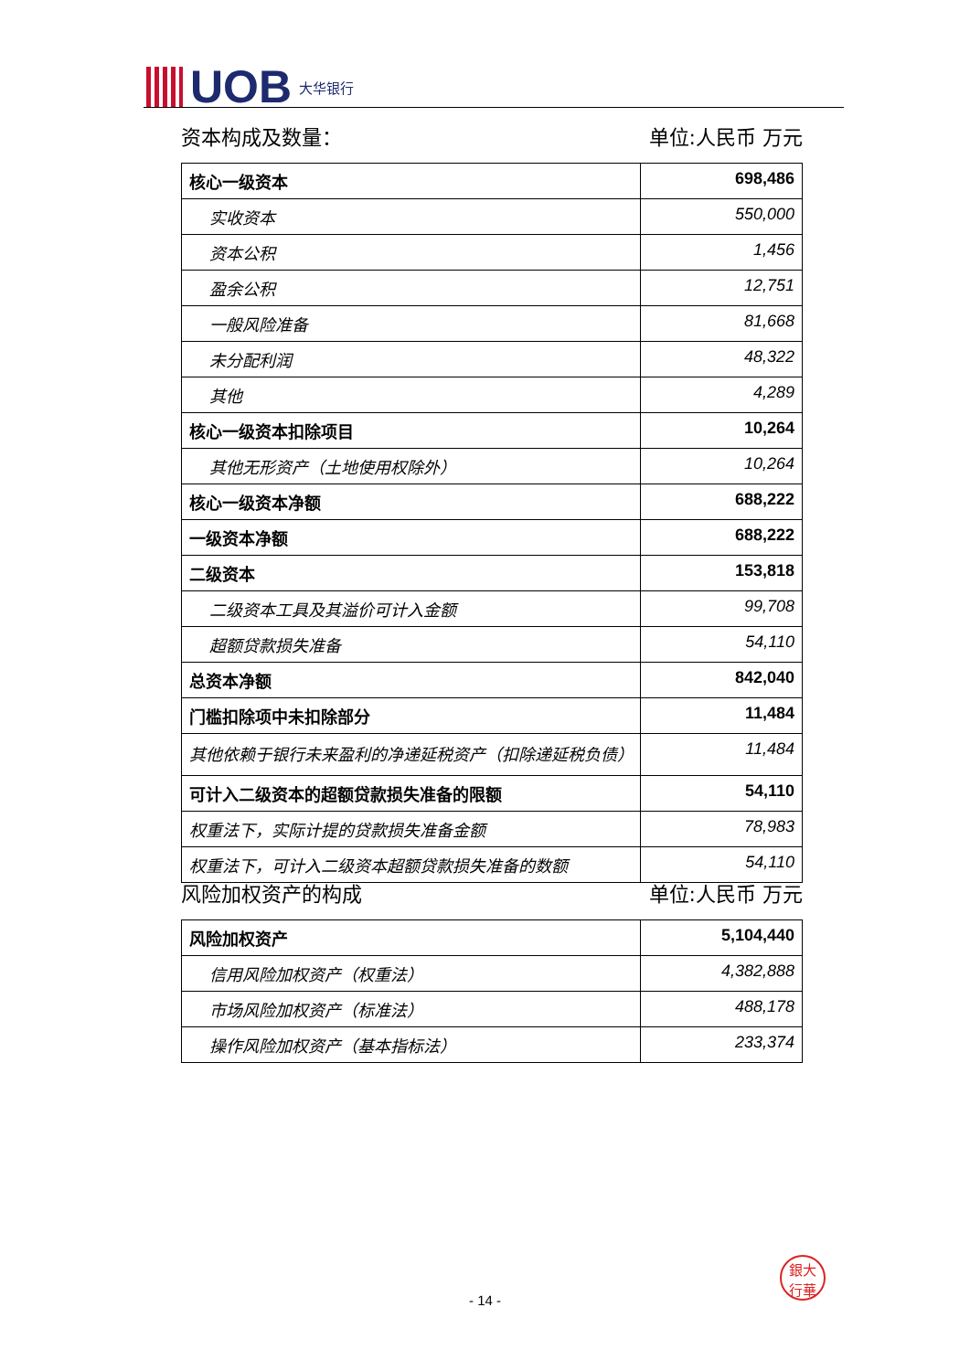UOB 大华银行
资本构成及数量： 单位:人民币 万元
| 核心一级资本 | 698,486 |
| 实收资本 | 550,000 |
| 资本公积 | 1,456 |
| 盈余公积 | 12,751 |
| 一般风险准备 | 81,668 |
| 未分配利润 | 48,322 |
| 其他 | 4,289 |
| 核心一级资本扣除项目 | 10,264 |
| 其他无形资产（土地使用权除外） | 10,264 |
| 核心一级资本净额 | 688,222 |
| 一级资本净额 | 688,222 |
| 二级资本 | 153,818 |
| 二级资本工具及其溢价可计入金额 | 99,708 |
| 超额贷款损失准备 | 54,110 |
| 总资本净额 | 842,040 |
| 门槛扣除项中未扣除部分 | 11,484 |
| 其他依赖于银行未来盈利的净递延税资产（扣除递延税负债） | 11,484 |
| 可计入二级资本的超额贷款损失准备的限额 | 54,110 |
| 权重法下，实际计提的贷款损失准备金额 | 78,983 |
| 权重法下，可计入二级资本超额贷款损失准备的数额 | 54,110 |
风险加权资产的构成 单位:人民币 万元
| 风险加权资产 | 5,104,440 |
| 信用风险加权资产（权重法） | 4,382,888 |
| 市场风险加权资产（标准法） | 488,178 |
| 操作风险加权资产（基本指标法） | 233,374 |
銀大
行華
- 14 -